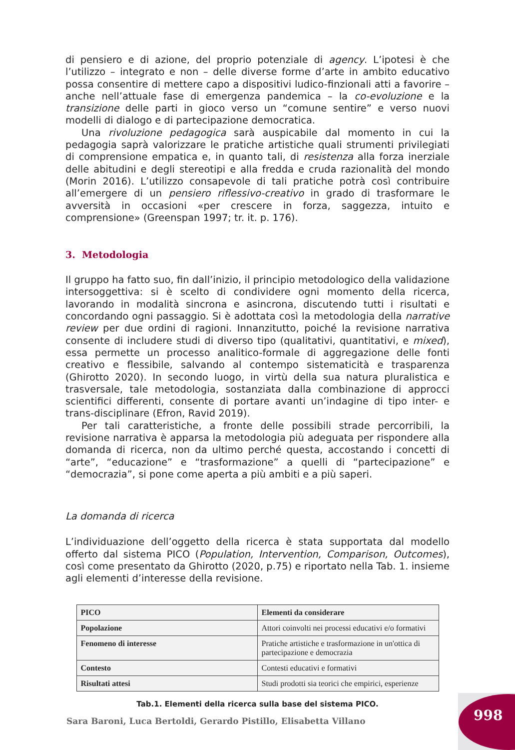di pensiero e di azione, del proprio potenziale di agency. L’ipotesi è che l’utilizzo – integrato e non – delle diverse forme d’arte in ambito educativo possa consentire di mettere capo a dispositivi ludico-finzionali atti a favorire – anche nell’attuale fase di emergenza pandemica – la co-evoluzione e la transizione delle parti in gioco verso un “comune sentire” e verso nuovi modelli di dialogo e di partecipazione democratica.
Una rivoluzione pedagogica sarà auspicabile dal momento in cui la pedagogia saprà valorizzare le pratiche artistiche quali strumenti privilegiati di comprensione empatica e, in quanto tali, di resistenza alla forza inerziale delle abitudini e degli stereotipi e alla fredda e cruda razionalità del mondo (Morin 2016). L’utilizzo consapevole di tali pratiche potrà così contribuire all’emergere di un pensiero riflessivo-creativo in grado di trasformare le avversità in occasioni «per crescere in forza, saggezza, intuito e comprensione» (Greenspan 1997; tr. it. p. 176).
3. Metodologia
Il gruppo ha fatto suo, fin dall’inizio, il principio metodologico della validazione intersoggettiva: si è scelto di condividere ogni momento della ricerca, lavorando in modalità sincrona e asincrona, discutendo tutti i risultati e concordando ogni passaggio. Si è adottata così la metodologia della narrative review per due ordini di ragioni. Innanzitutto, poiché la revisione narrativa consente di includere studi di diverso tipo (qualitativi, quantitativi, e mixed), essa permette un processo analitico-formale di aggregazione delle fonti creativo e flessibile, salvando al contempo sistematicità e trasparenza (Ghirotto 2020). In secondo luogo, in virtù della sua natura pluralistica e trasversale, tale metodologia, sostanziata dalla combinazione di approcci scientifici differenti, consente di portare avanti un’indagine di tipo inter- e trans-disciplinare (Efron, Ravid 2019).
Per tali caratteristiche, a fronte delle possibili strade percorribili, la revisione narrativa è apparsa la metodologia più adeguata per rispondere alla domanda di ricerca, non da ultimo perché questa, accostando i concetti di “arte”, “educazione” e “trasformazione” a quelli di “partecipazione” e “democrazia”, si pone come aperta a più ambiti e a più saperi.
La domanda di ricerca
L’individuazione dell’oggetto della ricerca è stata supportata dal modello offerto dal sistema PICO (Population, Intervention, Comparison, Outcomes), così come presentato da Ghirotto (2020, p.75) e riportato nella Tab. 1. insieme agli elementi d’interesse della revisione.
| PICO | Elementi da considerare |
| --- | --- |
| Popolazione | Attori coinvolti nei processi educativi e/o formativi |
| Fenomeno di interesse | Pratiche artistiche e trasformazione in un'ottica di partecipazione e democrazia |
| Contesto | Contesti educativi e formativi |
| Risultati attesi | Studi prodotti sia teorici che empirici, esperienze |
Tab.1. Elementi della ricerca sulla base del sistema PICO.
Sara Baroni, Luca Bertoldi, Gerardo Pistillo, Elisabetta Villano
998